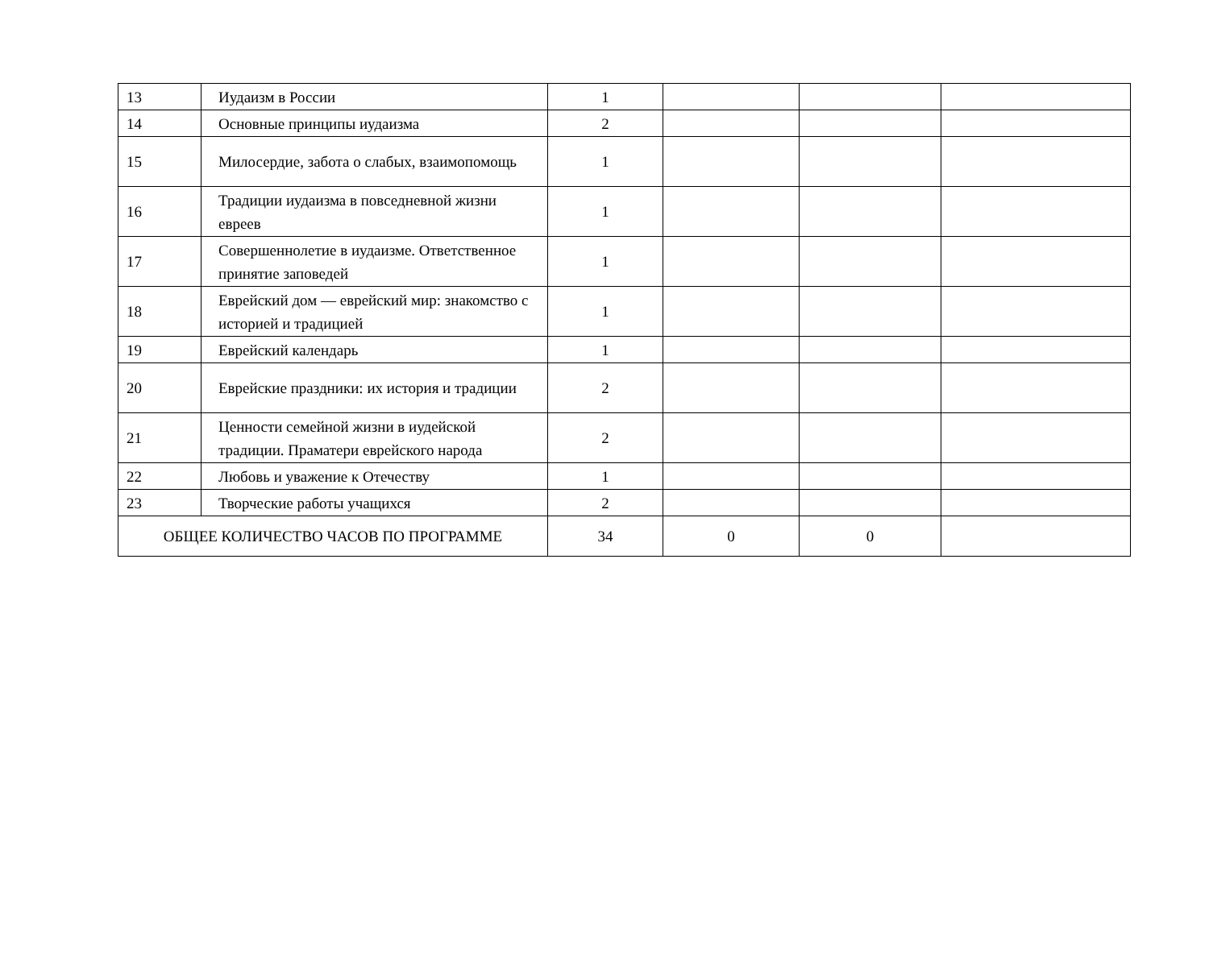| 13 | Иудаизм в России | 1 | | | |
| 14 | Основные принципы иудаизма | 2 | | | |
| 15 | Милосердие, забота о слабых, взаимопомощь | 1 | | | |
| 16 | Традиции иудаизма в повседневной жизни евреев | 1 | | | |
| 17 | Совершеннолетие в иудаизме. Ответственное принятие заповедей | 1 | | | |
| 18 | Еврейский дом — еврейский мир: знакомство с историей и традицией | 1 | | | |
| 19 | Еврейский календарь | 1 | | | |
| 20 | Еврейские праздники: их история и традиции | 2 | | | |
| 21 | Ценности семейной жизни в иудейской традиции. Праматери еврейского народа | 2 | | | |
| 22 | Любовь и уважение к Отечеству | 1 | | | |
| 23 | Творческие работы учащихся | 2 | | | |
| ОБЩЕЕ КОЛИЧЕСТВО ЧАСОВ ПО ПРОГРАММЕ | | 34 | 0 | 0 | |